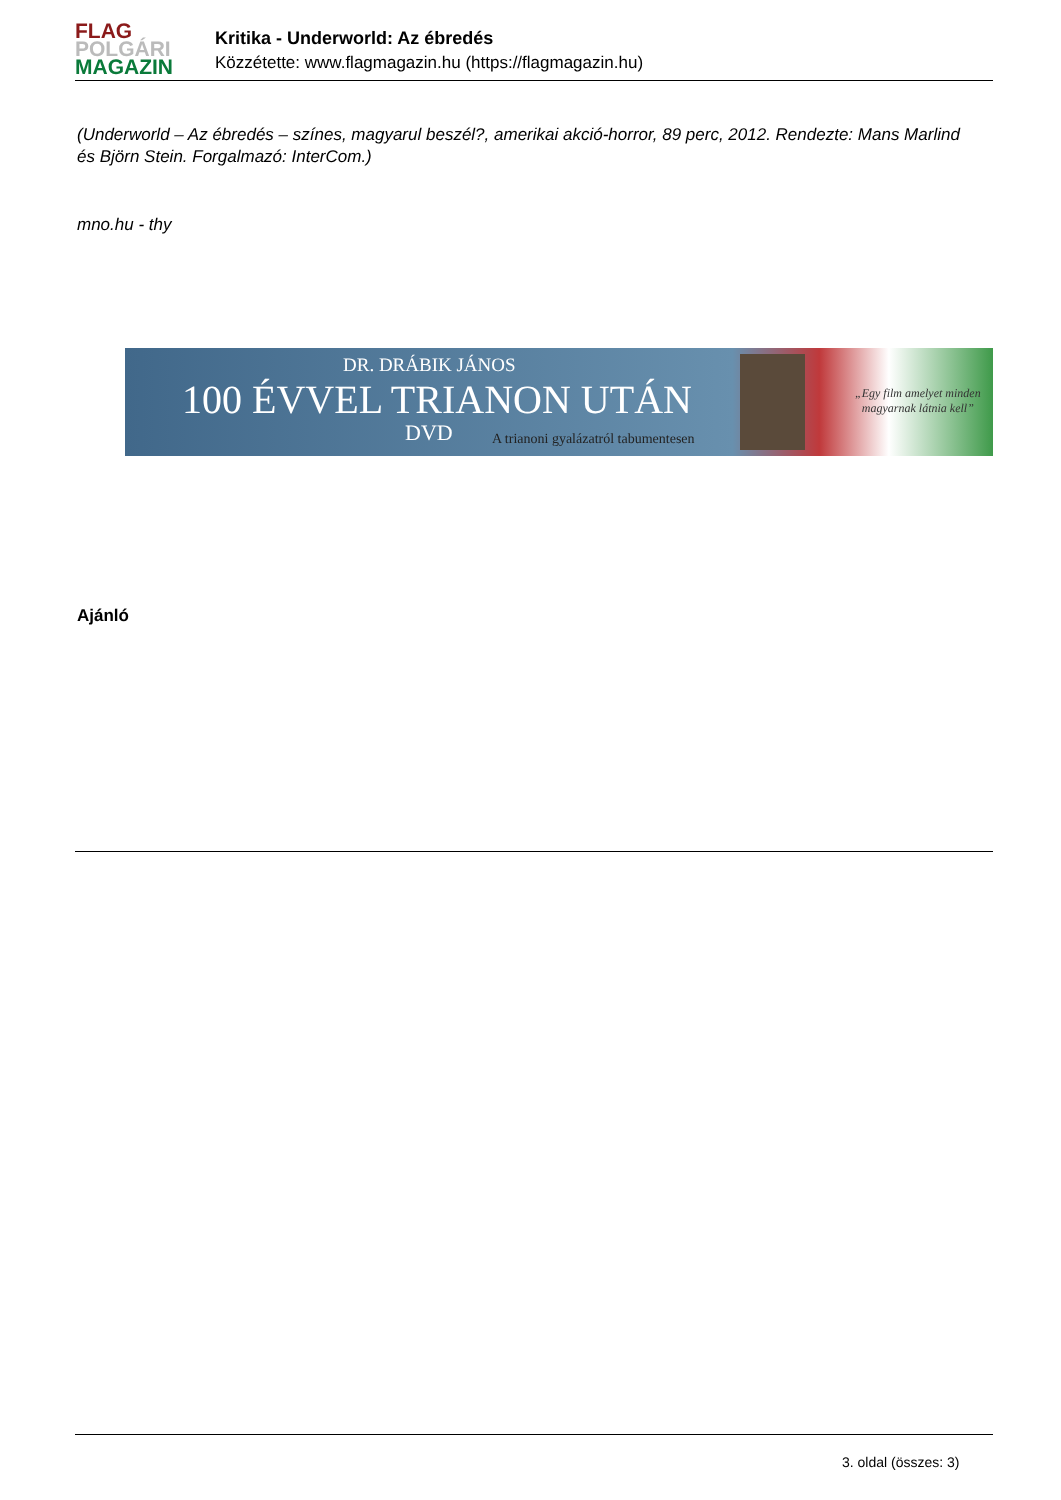FLAG
POLGÁRI
MAGAZIN
Kritika - Underworld: Az ébredés
Közzétette: www.flagmagazin.hu (https://flagmagazin.hu)
(Underworld – Az ébredés – színes, magyarul beszél?, amerikai akció-horror, 89 perc, 2012. Rendezte: Mans Marlind és Björn Stein. Forgalmazó: InterCom.)
mno.hu - thy
DR. DRÁBIK JÁNOS
100 ÉVVEL TRIANON UTÁN
DVD
A trianoni gyalázatról tabumentesen
„Egy film amelyet minden
magyarnak látnia kell”
Ajánló
3. oldal (összes: 3)